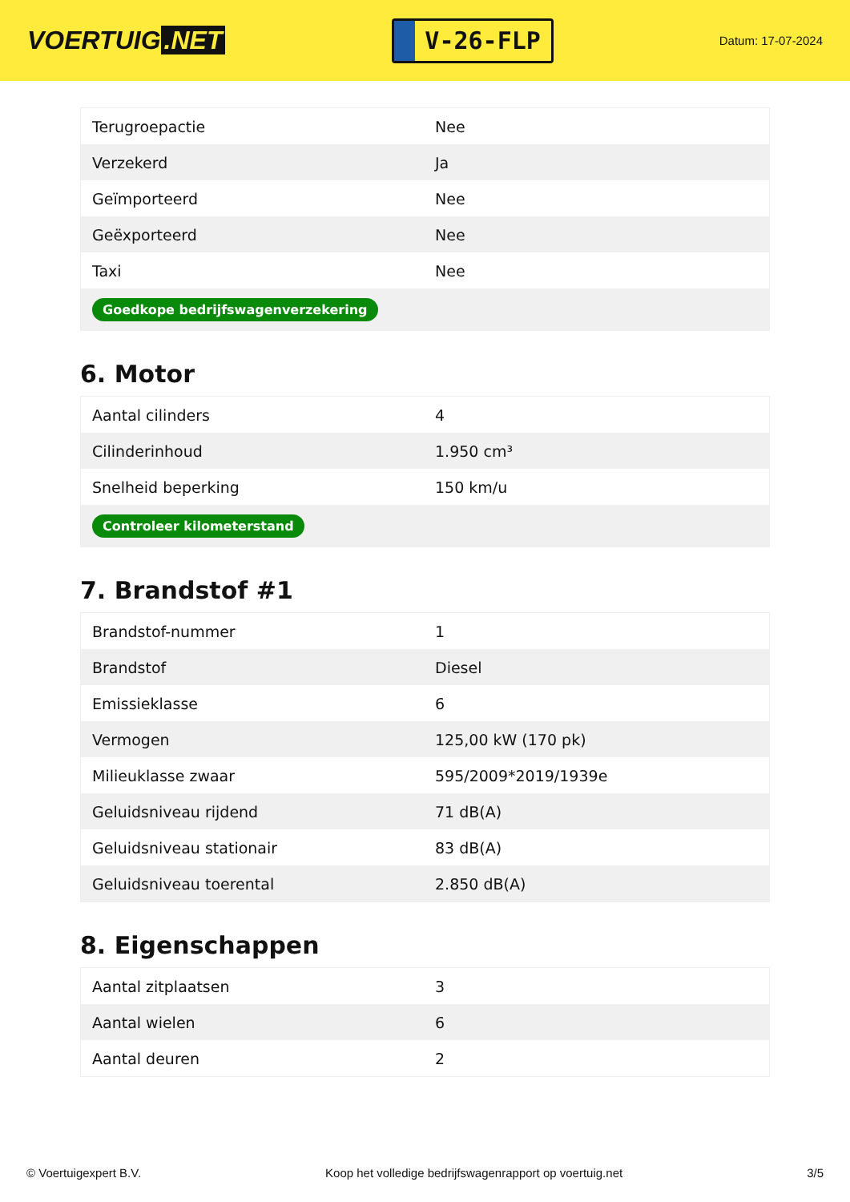VOERTUIG.NET
V-26-FLP
Datum: 17-07-2024
| Terugroepactie | Nee |
| Verzekerd | Ja |
| Geïmporteerd | Nee |
| Geëxporteerd | Nee |
| Taxi | Nee |
| Goedkope bedrijfswagenverzekering | |
6. Motor
| Aantal cilinders | 4 |
| Cilinderinhoud | 1.950 cm³ |
| Snelheid beperking | 150 km/u |
| Controleer kilometerstand | |
7. Brandstof #1
| Brandstof-nummer | 1 |
| Brandstof | Diesel |
| Emissieklasse | 6 |
| Vermogen | 125,00 kW (170 pk) |
| Milieuklasse zwaar | 595/2009*2019/1939e |
| Geluidsniveau rijdend | 71 dB(A) |
| Geluidsniveau stationair | 83 dB(A) |
| Geluidsniveau toerental | 2.850 dB(A) |
8. Eigenschappen
| Aantal zitplaatsen | 3 |
| Aantal wielen | 6 |
| Aantal deuren | 2 |
© Voertuigexpert B.V. Koop het volledige bedrijfswagenrapport op voertuig.net 3/5